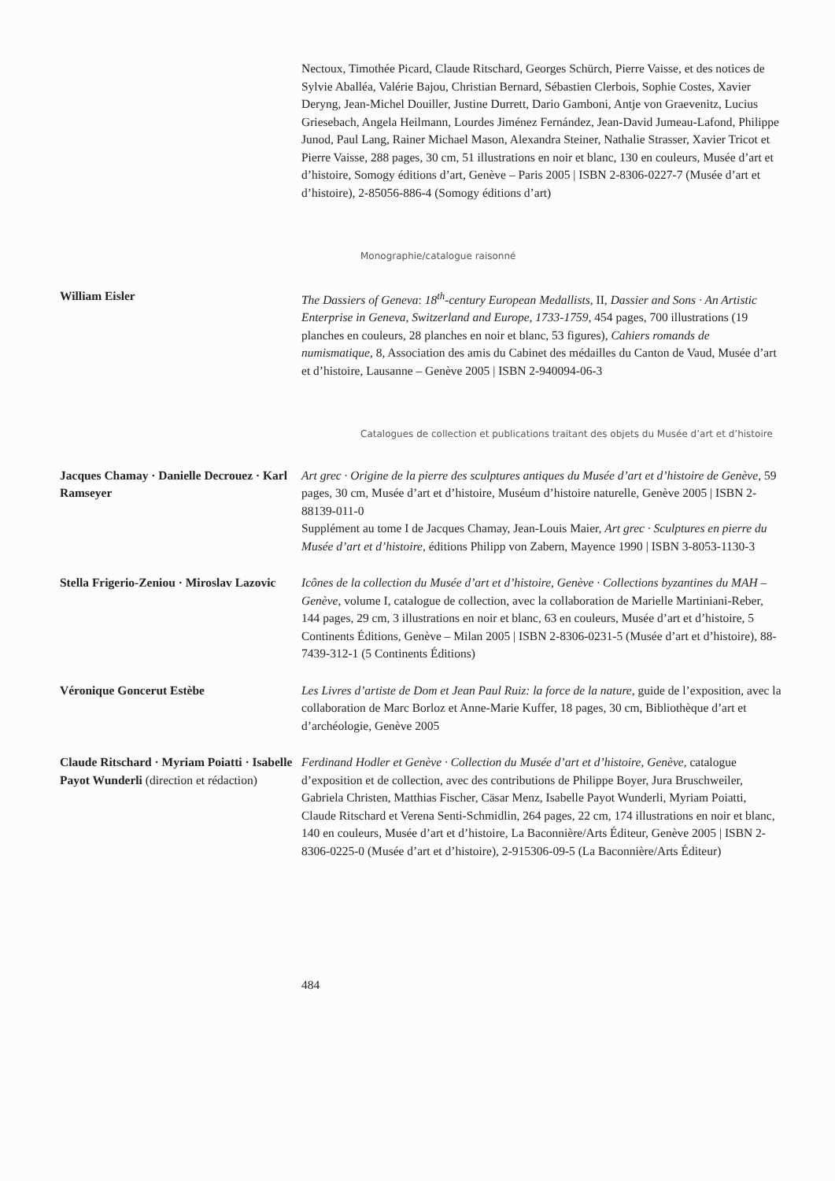Nectoux, Timothée Picard, Claude Ritschard, Georges Schürch, Pierre Vaisse, et des notices de Sylvie Aballéa, Valérie Bajou, Christian Bernard, Sébastien Clerbois, Sophie Costes, Xavier Deryng, Jean-Michel Douiller, Justine Durrett, Dario Gamboni, Antje von Graevenitz, Lucius Griesebach, Angela Heilmann, Lourdes Jiménez Fernández, Jean-David Jumeau-Lafond, Philippe Junod, Paul Lang, Rainer Michael Mason, Alexandra Steiner, Nathalie Strasser, Xavier Tricot et Pierre Vaisse, 288 pages, 30 cm, 51 illustrations en noir et blanc, 130 en couleurs, Musée d’art et d’histoire, Somogy éditions d’art, Genève – Paris 2005 | ISBN 2-8306-0227-7 (Musée d’art et d’histoire), 2-85056-886-4 (Somogy éditions d’art)
Monographie/catalogue raisonné
William Eisler The Dassiers of Geneva: 18<sup>th</sup>-century European Medallists, II, Dassier and Sons · An Artistic Enterprise in Geneva, Switzerland and Europe, 1733-1759, 454 pages, 700 illustrations (19 planches en couleurs, 28 planches en noir et blanc, 53 figures), Cahiers romands de numismatique, 8, Association des amis du Cabinet des médailles du Canton de Vaud, Musée d’art et d’histoire, Lausanne – Genève 2005 | ISBN 2-940094-06-3
Catalogues de collection et publications traitant des objets du Musée d’art et d’histoire
Jacques Chamay · Danielle Decrouez · Karl Ramseyer
Art grec · Origine de la pierre des sculptures antiques du Musée d’art et d’histoire de Genève, 59 pages, 30 cm, Musée d’art et d’histoire, Muséum d’histoire naturelle, Genève 2005 | ISBN 2-88139-011-0
Supplément au tome I de Jacques Chamay, Jean-Louis Maier, Art grec · Sculptures en pierre du Musée d’art et d’histoire, éditions Philipp von Zabern, Mayence 1990 | ISBN 3-8053-1130-3
Stella Frigerio-Zeniou · Miroslav Lazovic
Icônes de la collection du Musée d’art et d’histoire, Genève · Collections byzantines du MAH – Genève, volume I, catalogue de collection, avec la collaboration de Marielle Martiniani-Reber, 144 pages, 29 cm, 3 illustrations en noir et blanc, 63 en couleurs, Musée d’art et d’histoire, 5 Continents Éditions, Genève – Milan 2005 | ISBN 2-8306-0231-5 (Musée d’art et d’histoire), 88-7439-312-1 (5 Continents Éditions)
Véronique Goncerut Estèbe Les Livres d’artiste de Dom et Jean Paul Ruiz: la force de la nature, guide de l’exposition, avec la collaboration de Marc Borloz et Anne-Marie Kuffer, 18 pages, 30 cm, Bibliothèque d’art et d’archéologie, Genève 2005
Claude Ritschard · Myriam Poiatti · Isabelle Payot Wunderli (direction et rédaction)
Ferdinand Hodler et Genève · Collection du Musée d’art et d’histoire, Genève, catalogue d’exposition et de collection, avec des contributions de Philippe Boyer, Jura Bruschweiler, Gabriela Christen, Matthias Fischer, Cäsar Menz, Isabelle Payot Wunderli, Myriam Poiatti, Claude Ritschard et Verena Senti-Schmidlin, 264 pages, 22 cm, 174 illustrations en noir et blanc, 140 en couleurs, Musée d’art et d’histoire, La Baconnière/Arts Éditeur, Genève 2005 | ISBN 2-8306-0225-0 (Musée d’art et d’histoire), 2-915306-09-5 (La Baconnière/Arts Éditeur)
484